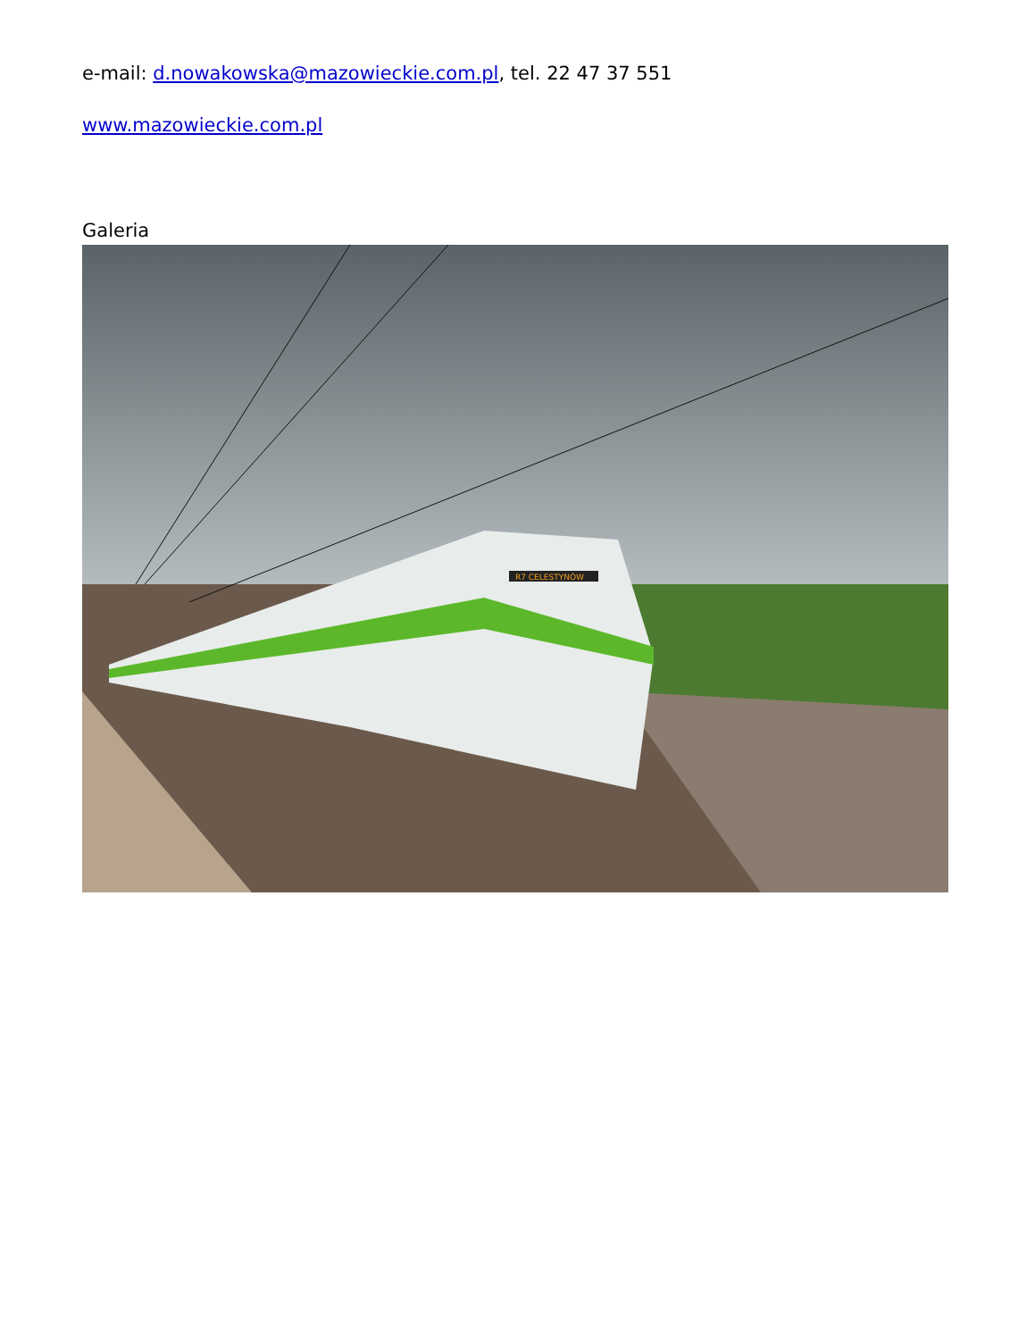e-mail: d.nowakowska@mazowieckie.com.pl, tel. 22 47 37 551
www.mazowieckie.com.pl
Galeria
R7 CELESTYNÓW